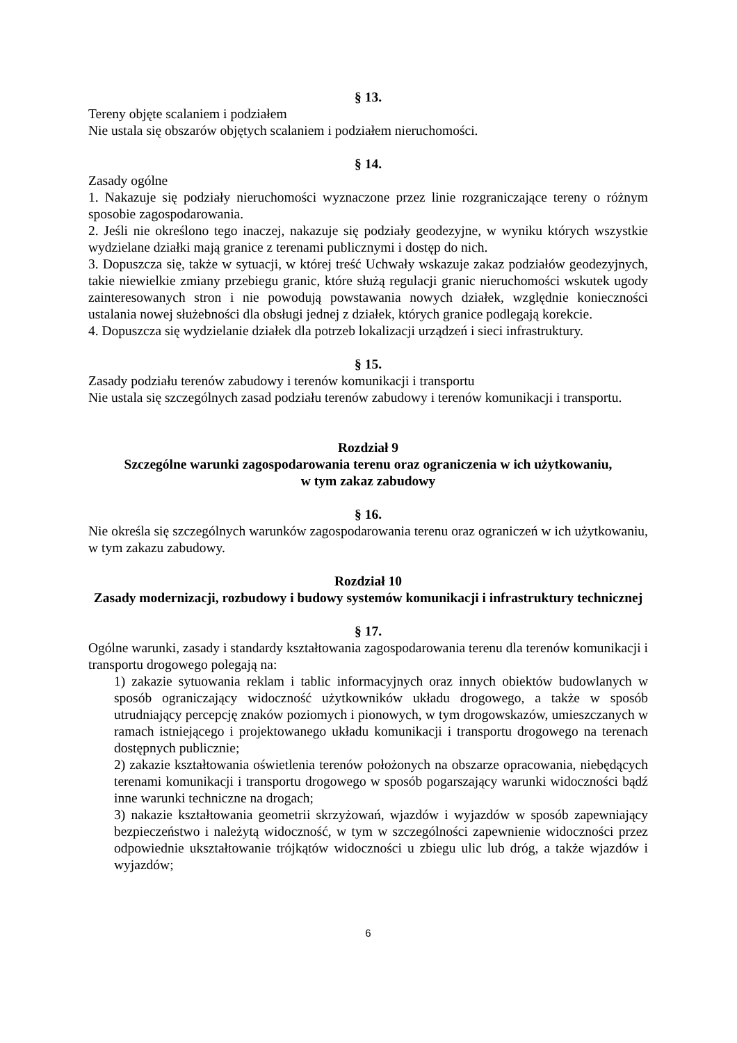§ 13.
Tereny objęte scalaniem i podziałem
Nie ustala się obszarów objętych scalaniem i podziałem nieruchomości.
§ 14.
Zasady ogólne
1. Nakazuje się podziały nieruchomości wyznaczone przez linie rozgraniczające tereny o różnym sposobie zagospodarowania.
2. Jeśli nie określono tego inaczej, nakazuje się podziały geodezyjne, w wyniku których wszystkie wydzielane działki mają granice z terenami publicznymi i dostęp do nich.
3. Dopuszcza się, także w sytuacji, w której treść Uchwały wskazuje zakaz podziałów geodezyjnych, takie niewielkie zmiany przebiegu granic, które służą regulacji granic nieruchomości wskutek ugody zainteresowanych stron i nie powodują powstawania nowych działek, względnie konieczności ustalania nowej służebności dla obsługi jednej z działek, których granice podlegają korekcie.
4. Dopuszcza się wydzielanie działek dla potrzeb lokalizacji urządzeń i sieci infrastruktury.
§ 15.
Zasady podziału terenów zabudowy i terenów komunikacji i transportu
Nie ustala się szczególnych zasad podziału terenów zabudowy i terenów komunikacji i transportu.
Rozdział 9
Szczególne warunki zagospodarowania terenu oraz ograniczenia w ich użytkowaniu,
w tym zakaz zabudowy
§ 16.
Nie określa się szczególnych warunków zagospodarowania terenu oraz ograniczeń w ich użytkowaniu, w tym zakazu zabudowy.
Rozdział 10
Zasady modernizacji, rozbudowy i budowy systemów komunikacji i infrastruktury technicznej
§ 17.
Ogólne warunki, zasady i standardy kształtowania zagospodarowania terenu dla terenów komunikacji i transportu drogowego polegają na:
1) zakazie sytuowania reklam i tablic informacyjnych oraz innych obiektów budowlanych w sposób ograniczający widoczność użytkowników układu drogowego, a także w sposób utrudniający percepcję znaków poziomych i pionowych, w tym drogowskazów, umieszczanych w ramach istniejącego i projektowanego układu komunikacji i transportu drogowego na terenach dostępnych publicznie;
2) zakazie kształtowania oświetlenia terenów położonych na obszarze opracowania, niebędących terenami komunikacji i transportu drogowego w sposób pogarszający warunki widoczności bądź inne warunki techniczne na drogach;
3) nakazie kształtowania geometrii skrzyżowań, wjazdów i wyjazdów w sposób zapewniający bezpieczeństwo i należytą widoczność, w tym w szczególności zapewnienie widoczności przez odpowiednie ukształtowanie trójkątów widoczności u zbiegu ulic lub dróg, a także wjazdów i wyjazdów;
6